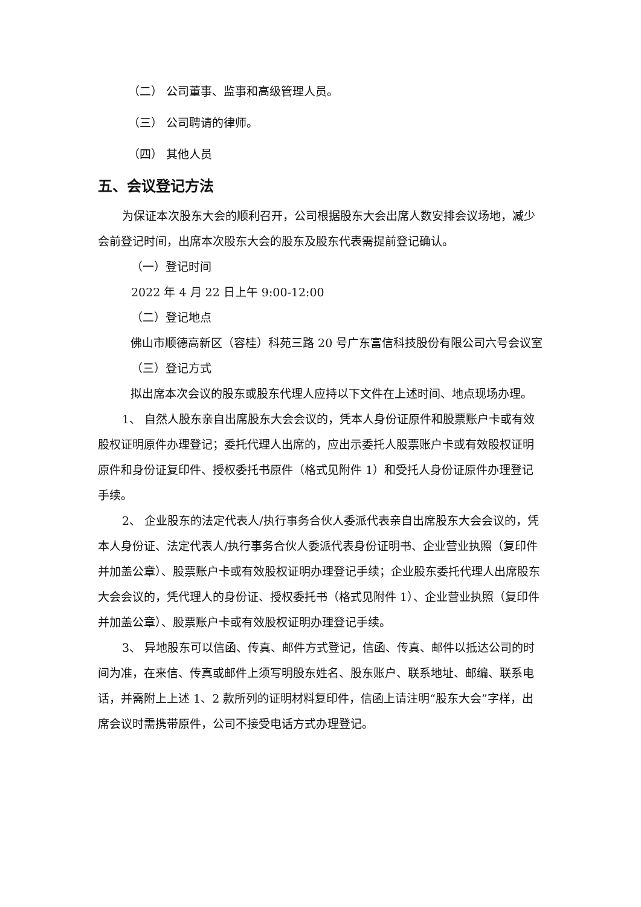（二） 公司董事、监事和高级管理人员。
（三） 公司聘请的律师。
（四） 其他人员
五、会议登记方法
为保证本次股东大会的顺利召开，公司根据股东大会出席人数安排会议场地，减少会前登记时间，出席本次股东大会的股东及股东代表需提前登记确认。
（一）登记时间
2022 年 4 月 22 日上午 9:00-12:00
（二）登记地点
佛山市顺德高新区（容桂）科苑三路 20 号广东富信科技股份有限公司六号会议室
（三）登记方式
拟出席本次会议的股东或股东代理人应持以下文件在上述时间、地点现场办理。
1、 自然人股东亲自出席股东大会会议的，凭本人身份证原件和股票账户卡或有效股权证明原件办理登记；委托代理人出席的，应出示委托人股票账户卡或有效股权证明原件和身份证复印件、授权委托书原件（格式见附件 1）和受托人身份证原件办理登记手续。
2、 企业股东的法定代表人/执行事务合伙人委派代表亲自出席股东大会会议的，凭本人身份证、法定代表人/执行事务合伙人委派代表身份证明书、企业营业执照（复印件并加盖公章）、股票账户卡或有效股权证明办理登记手续；企业股东委托代理人出席股东大会会议的，凭代理人的身份证、授权委托书（格式见附件 1）、企业营业执照（复印件并加盖公章）、股票账户卡或有效股权证明办理登记手续。
3、 异地股东可以信函、传真、邮件方式登记，信函、传真、邮件以抵达公司的时间为准，在来信、传真或邮件上须写明股东姓名、股东账户、联系地址、邮编、联系电话，并需附上上述 1、2 款所列的证明材料复印件，信函上请注明“股东大会”字样，出席会议时需携带原件，公司不接受电话方式办理登记。